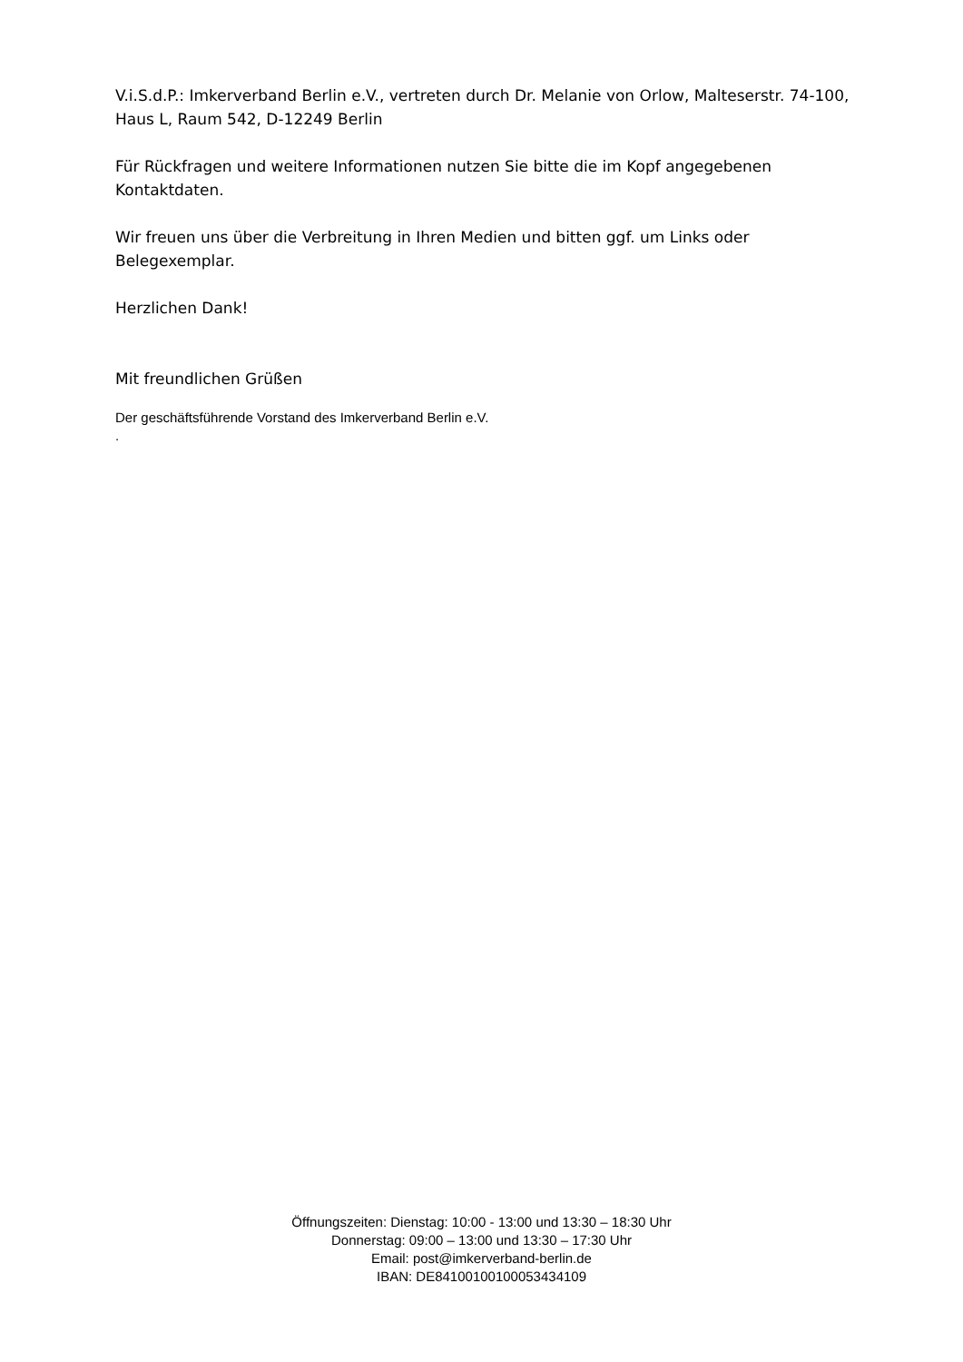V.i.S.d.P.: Imkerverband Berlin e.V., vertreten durch Dr. Melanie von Orlow, Malteserstr. 74-100, Haus L, Raum 542, D-12249 Berlin
Für Rückfragen und weitere Informationen nutzen Sie bitte die im Kopf angegebenen Kontaktdaten.
Wir freuen uns über die Verbreitung in Ihren Medien und bitten ggf. um Links oder Belegexemplar.
Herzlichen Dank!
Mit freundlichen Grüßen
Der geschäftsführende Vorstand des Imkerverband Berlin e.V.
.
Öffnungszeiten: Dienstag: 10:00 - 13:00 und 13:30 – 18:30 Uhr
Donnerstag: 09:00 – 13:00 und 13:30 – 17:30 Uhr
Email: post@imkerverband-berlin.de
IBAN: DE84100100100053434109